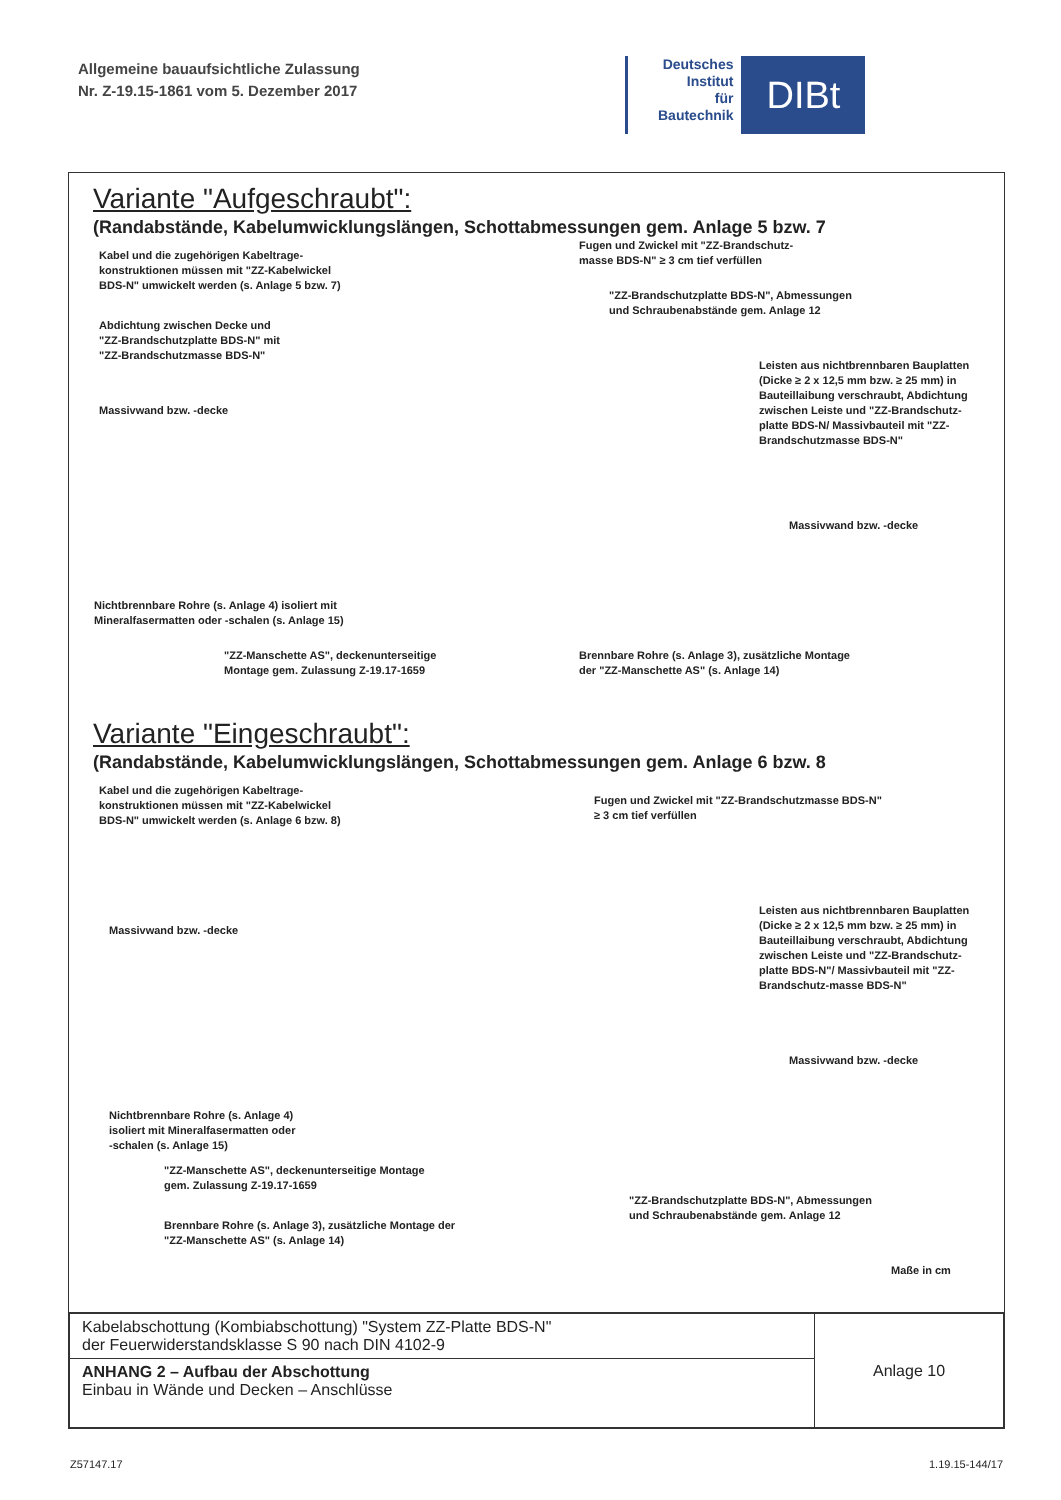Allgemeine bauaufsichtliche Zulassung
Nr. Z-19.15-1861 vom 5. Dezember 2017
Deutsches
Institut
für
Bautechnik
DIBt
Variante "Aufgeschraubt":
(Randabstände, Kabelumwicklungslängen, Schottabmessungen gem. Anlage 5 bzw. 7
Kabel und die zugehörigen Kabeltrage-
konstruktionen müssen mit "ZZ-Kabelwickel
BDS-N" umwickelt werden (s. Anlage 5 bzw. 7)
Fugen und Zwickel mit "ZZ-Brandschutz-
masse BDS-N" ≥ 3 cm tief verfüllen
"ZZ-Brandschutzplatte BDS-N", Abmessungen
und Schraubenabstände gem. Anlage 12
Abdichtung zwischen Decke und
"ZZ-Brandschutzplatte BDS-N" mit
"ZZ-Brandschutzmasse BDS-N"
Leisten aus nichtbrennbaren Bauplatten
(Dicke ≥ 2 x 12,5 mm bzw. ≥ 25 mm) in
Bauteillaibung verschraubt, Abdichtung
zwischen Leiste und "ZZ-Brandschutz-
platte BDS-N/ Massivbauteil mit "ZZ-
Brandschutzmasse BDS-N"
Massivwand bzw. -decke
Massivwand bzw. -decke
Nichtbrennbare Rohre (s. Anlage 4) isoliert mit
Mineralfasermatten oder -schalen (s. Anlage 15)
"ZZ-Manschette AS", deckenunterseitige
Montage gem. Zulassung Z-19.17-1659
Brennbare Rohre (s. Anlage 3), zusätzliche Montage
der "ZZ-Manschette AS" (s. Anlage 14)
Variante "Eingeschraubt":
(Randabstände, Kabelumwicklungslängen, Schottabmessungen gem. Anlage 6 bzw. 8
Kabel und die zugehörigen Kabeltrage-
konstruktionen müssen mit "ZZ-Kabelwickel
BDS-N" umwickelt werden (s. Anlage 6 bzw. 8)
Fugen und Zwickel mit "ZZ-Brandschutzmasse BDS-N"
≥ 3 cm tief verfüllen
Massivwand bzw. -decke
Leisten aus nichtbrennbaren Bauplatten
(Dicke ≥ 2 x 12,5 mm bzw. ≥ 25 mm) in
Bauteillaibung verschraubt, Abdichtung
zwischen Leiste und "ZZ-Brandschutz-
platte BDS-N"/ Massivbauteil mit "ZZ-
Brandschutz-masse BDS-N"
Massivwand bzw. -decke
Nichtbrennbare Rohre (s. Anlage 4)
isoliert mit Mineralfasermatten oder
-schalen (s. Anlage 15)
"ZZ-Manschette AS", deckenunterseitige Montage
gem. Zulassung Z-19.17-1659
"ZZ-Brandschutzplatte BDS-N", Abmessungen
und Schraubenabstände gem. Anlage 12
Brennbare Rohre (s. Anlage 3), zusätzliche Montage der
"ZZ-Manschette AS" (s. Anlage 14)
Maße in cm
| Kabelabschottung (Kombiabschottung) "System ZZ-Platte BDS-N" der Feuerwiderstandsklasse S 90 nach DIN 4102-9 | Anlage 10 |
| ANHANG 2 – Aufbau der Abschottung Einbau in Wände und Decken – Anschlüsse | |
Z57147.17 1.19.15-144/17